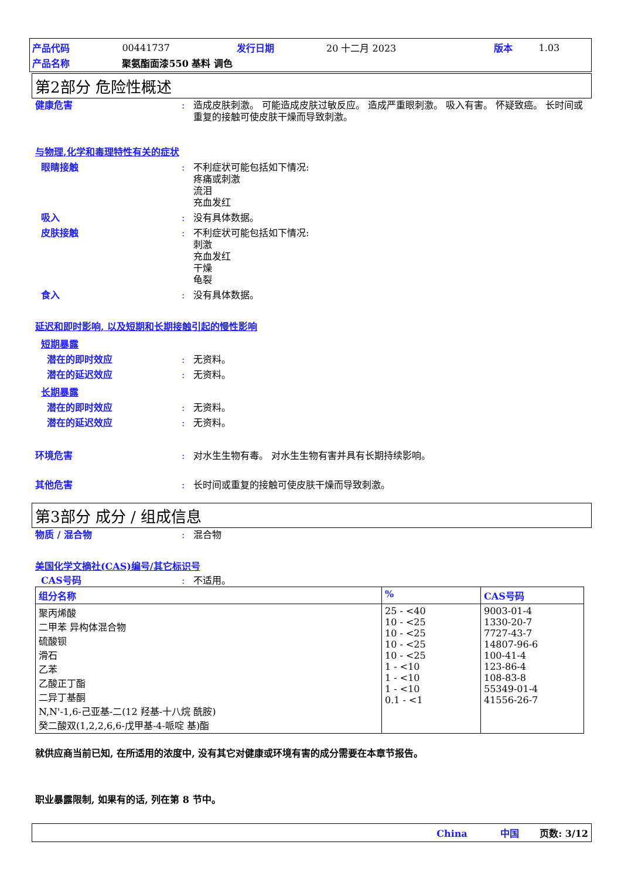| 产品代码 | 00441737 | 发行日期 | 20 十二月 2023 | 版本 | 1.03 |
| 产品名称 | 聚氨酯面漆550 基料 调色 | | | | |
第2部分 危险性概述
健康危害 : 造成皮肤刺激。 可能造成皮肤过敏反应。 造成严重眼刺激。 吸入有害。 怀疑致癌。 长时间或重复的接触可使皮肤干燥而导致刺激。
与物理,化学和毒理特性有关的症状
眼睛接触 : 不利症状可能包括如下情况:
疼痛或刺激
流泪
充血发红
吸入 : 没有具体数据。
皮肤接触 : 不利症状可能包括如下情况:
刺激
充血发红
干燥
龟裂
食入 : 没有具体数据。
延迟和即时影响, 以及短期和长期接触引起的慢性影响
短期暴露
潜在的即时效应 : 无资料。
潜在的延迟效应 : 无资料。
长期暴露
潜在的即时效应 : 无资料。
潜在的延迟效应 : 无资料。
环境危害 : 对水生生物有毒。 对水生生物有害并具有长期持续影响。
其他危害 : 长时间或重复的接触可使皮肤干燥而导致刺激。
第3部分 成分 / 组成信息
物质 / 混合物 : 混合物
美国化学文摘社(CAS)编号/其它标识号
CAS号码 : 不适用。
| 组分名称 | % | CAS号码 |
| --- | --- | --- |
| 聚丙烯酸 二甲苯 异构体混合物 硫酸钡 滑石 乙苯 乙酸正丁酯 二异丁基酮 N,N'-1,6-己亚基-二(12 羟基-十八烷 酰胺) 癸二酸双(1,2,2,6,6-戊甲基-4-哌啶 基)酯 | 25 - <40 10 - <25 10 - <25 10 - <25 10 - <25 1 - <10 1 - <10 1 - <10 0.1 - <1 | 9003-01-4 1330-20-7 7727-43-7 14807-96-6 100-41-4 123-86-4 108-83-8 55349-01-4 41556-26-7 |
就供应商当前已知, 在所适用的浓度中, 没有其它对健康或环境有害的成分需要在本章节报告。
职业暴露限制, 如果有的话, 列在第 8 节中。
China 中国 页数: 3/12